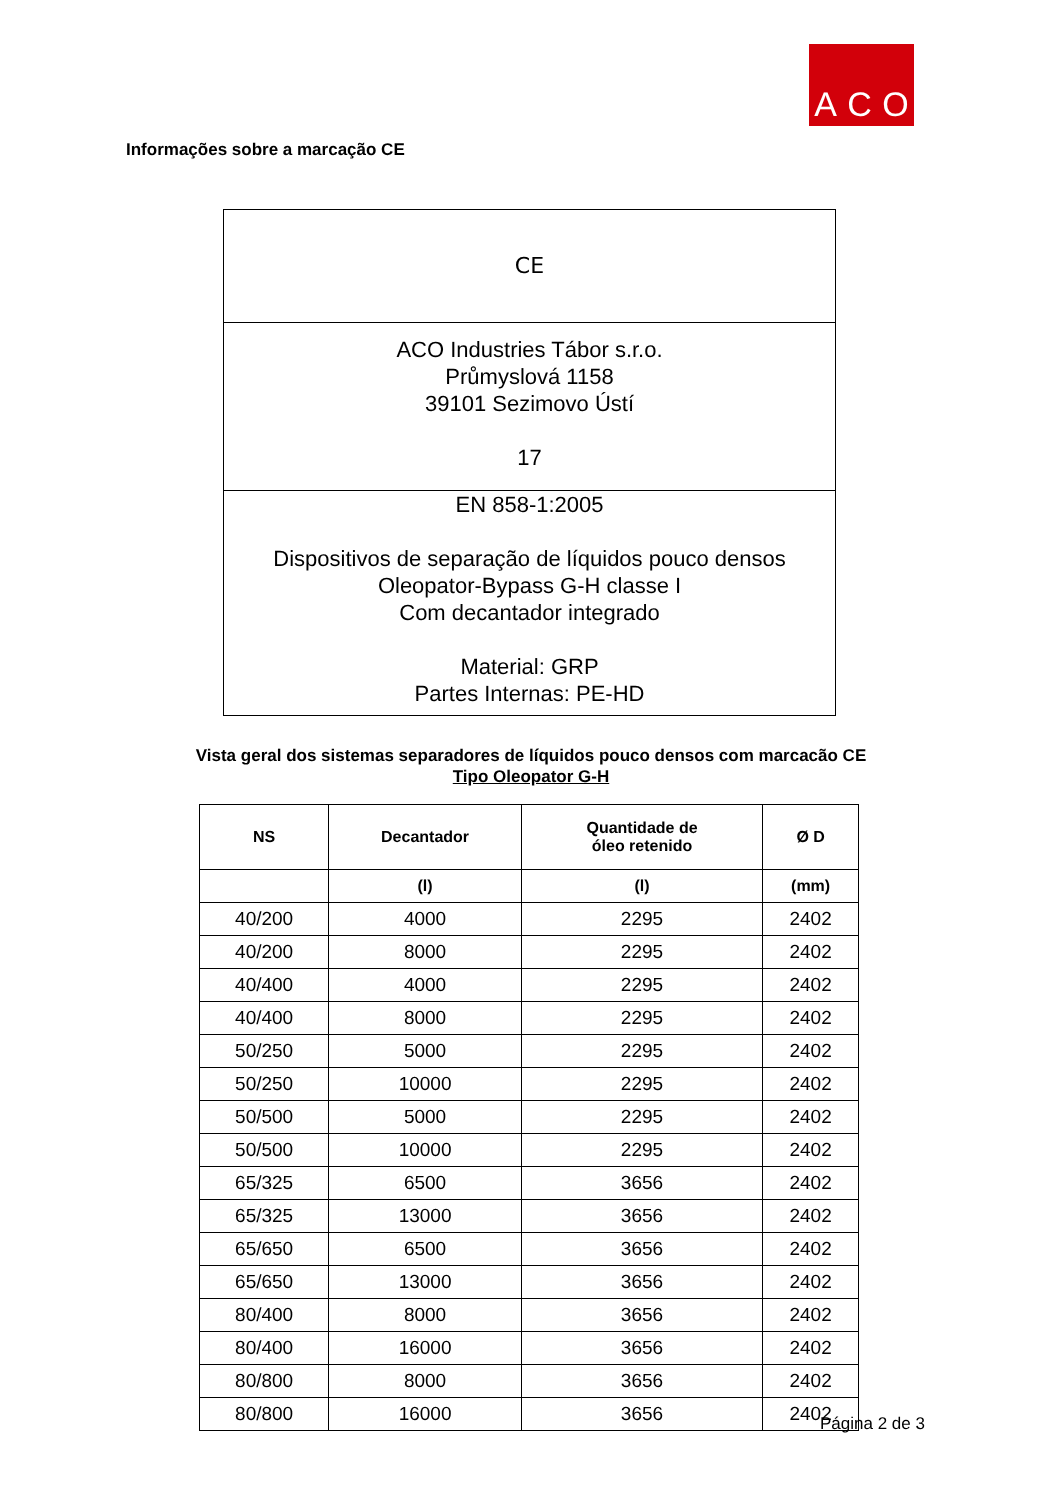A C O
Informações sobre a marcação CE
CE
ACO Industries Tábor s.r.o.
Průmyslová 1158
39101 Sezimovo Ústí
17
EN 858-1:2005
Dispositivos de separação de líquidos pouco densos
Oleopator-Bypass G-H classe I
Com decantador integrado
Material: GRP
Partes Internas: PE-HD
Vista geral dos sistemas separadores de líquidos pouco densos com marcacão CE
Tipo Oleopator G-H
| NS | Decantador | Quantidade de óleo retenido | Ø D |
| --- | --- | --- | --- |
| | (l) | (l) | (mm) |
| 40/200 | 4000 | 2295 | 2402 |
| 40/200 | 8000 | 2295 | 2402 |
| 40/400 | 4000 | 2295 | 2402 |
| 40/400 | 8000 | 2295 | 2402 |
| 50/250 | 5000 | 2295 | 2402 |
| 50/250 | 10000 | 2295 | 2402 |
| 50/500 | 5000 | 2295 | 2402 |
| 50/500 | 10000 | 2295 | 2402 |
| 65/325 | 6500 | 3656 | 2402 |
| 65/325 | 13000 | 3656 | 2402 |
| 65/650 | 6500 | 3656 | 2402 |
| 65/650 | 13000 | 3656 | 2402 |
| 80/400 | 8000 | 3656 | 2402 |
| 80/400 | 16000 | 3656 | 2402 |
| 80/800 | 8000 | 3656 | 2402 |
| 80/800 | 16000 | 3656 | 2402 |
Página 2 de 3